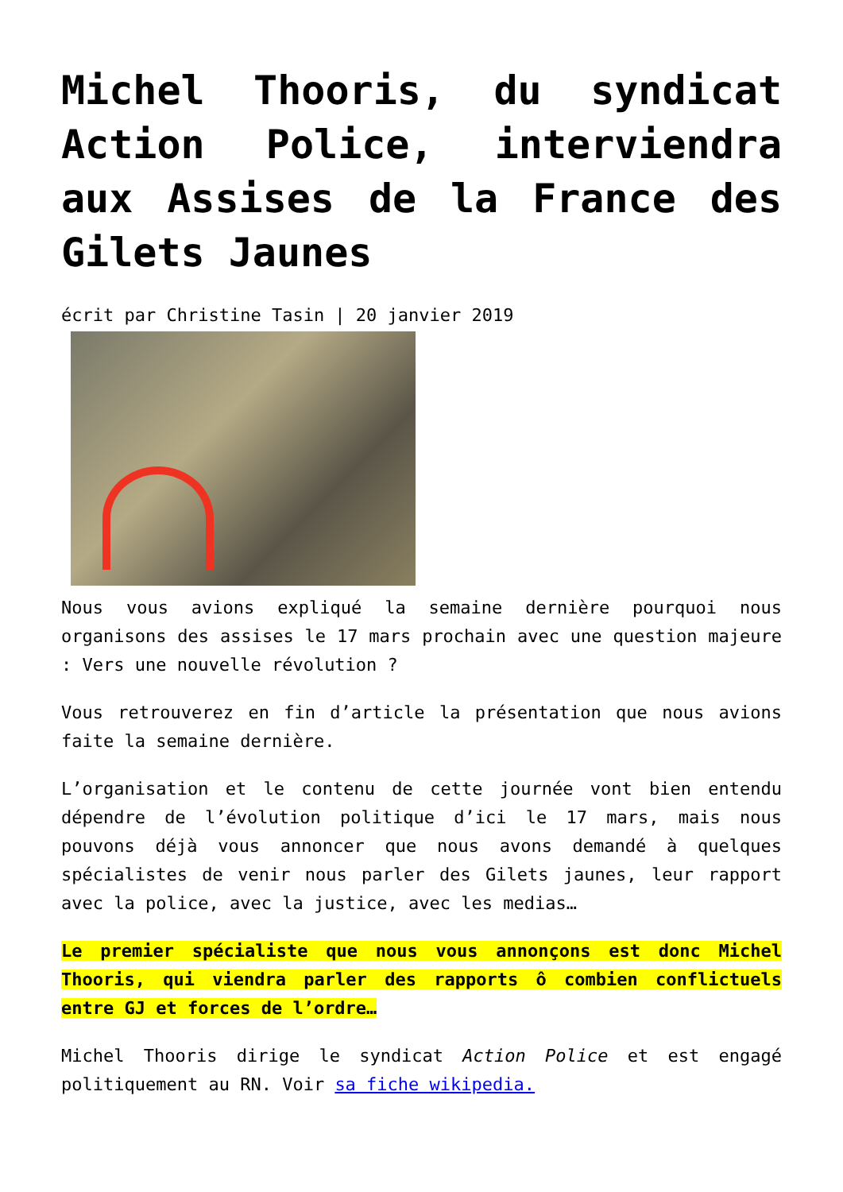Michel Thooris, du syndicat Action Police, interviendra aux Assises de la France des Gilets Jaunes
écrit par Christine Tasin | 20 janvier 2019
Nous vous avions expliqué la semaine dernière pourquoi nous organisons des assises le 17 mars prochain avec une question majeure : Vers une nouvelle révolution ?
Vous retrouverez en fin d’article la présentation que nous avions faite la semaine dernière.
L’organisation et le contenu de cette journée vont bien entendu dépendre de l’évolution politique d’ici le 17 mars, mais nous pouvons déjà vous annoncer que nous avons demandé à quelques spécialistes de venir nous parler des Gilets jaunes, leur rapport avec la police, avec la justice, avec les medias…
Le premier spécialiste que nous vous annonçons est donc Michel Thooris, qui viendra parler des rapports ô combien conflictuels entre GJ et forces de l’ordre…
Michel Thooris dirige le syndicat Action Police et est engagé politiquement au RN. Voir sa fiche wikipedia.